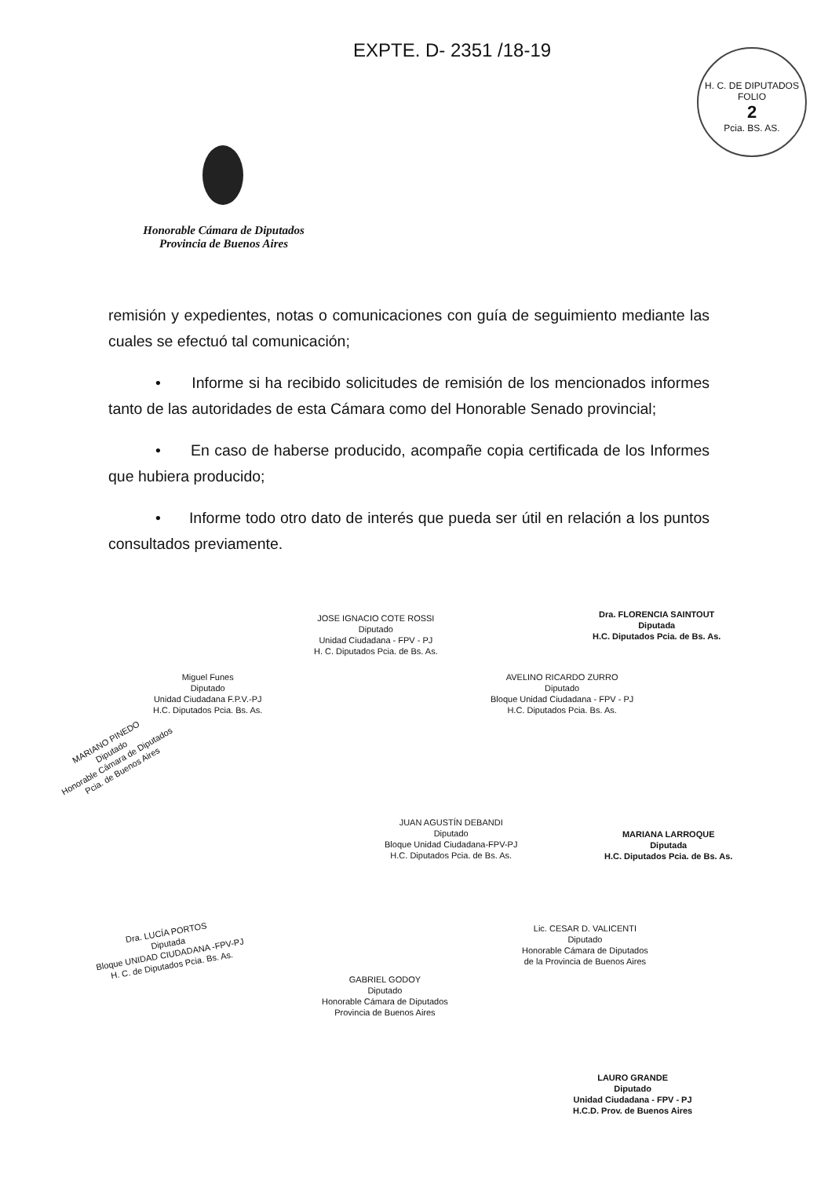EXPTE. D- 2351 /18-19
H. C. DE DIPUTADOS
FOLIO
2
Pcia. BS. AS.
Honorable Cámara de Diputados
Provincia de Buenos Aires
remisión y expedientes, notas o comunicaciones con guía de seguimiento mediante las cuales se efectuó tal comunicación;
• Informe si ha recibido solicitudes de remisión de los mencionados informes tanto de las autoridades de esta Cámara como del Honorable Senado provincial;
• En caso de haberse producido, acompañe copia certificada de los Informes que hubiera producido;
• Informe todo otro dato de interés que pueda ser útil en relación a los puntos consultados previamente.
JOSE IGNACIO COTE ROSSI
Diputado
Unidad Ciudadana - FPV - PJ
H. C. Diputados Pcia. de Bs. As.
Dra. FLORENCIA SAINTOUT
Diputada
H.C. Diputados Pcia. de Bs. As.
Miguel Funes
Diputado
Unidad Ciudadana F.P.V.-PJ
H.C. Diputados Pcia. Bs. As.
AVELINO RICARDO ZURRO
Diputado
Bloque Unidad Ciudadana - FPV - PJ
H.C. Diputados Pcia. Bs. As.
MARIANO PINEDO
Diputado
Honorable Cámara de Diputados
Pcia. de Buenos Aires
JUAN AGUSTÍN DEBANDI
Diputado
Bloque Unidad Ciudadana-FPV-PJ
H.C. Diputados Pcia. de Bs. As.
MARIANA LARROQUE
Diputada
H.C. Diputados Pcia. de Bs. As.
Dra. LUCÍA PORTOS
Diputada
Bloque UNIDAD CIUDADANA -FPV-PJ
H. C. de Diputados Pcia. Bs. As.
Lic. CESAR D. VALICENTI
Diputado
Honorable Cámara de Diputados
de la Provincia de Buenos Aires
GABRIEL GODOY
Diputado
Honorable Cámara de Diputados
Provincia de Buenos Aires
LAURO GRANDE
Diputado
Unidad Ciudadana - FPV - PJ
H.C.D. Prov. de Buenos Aires